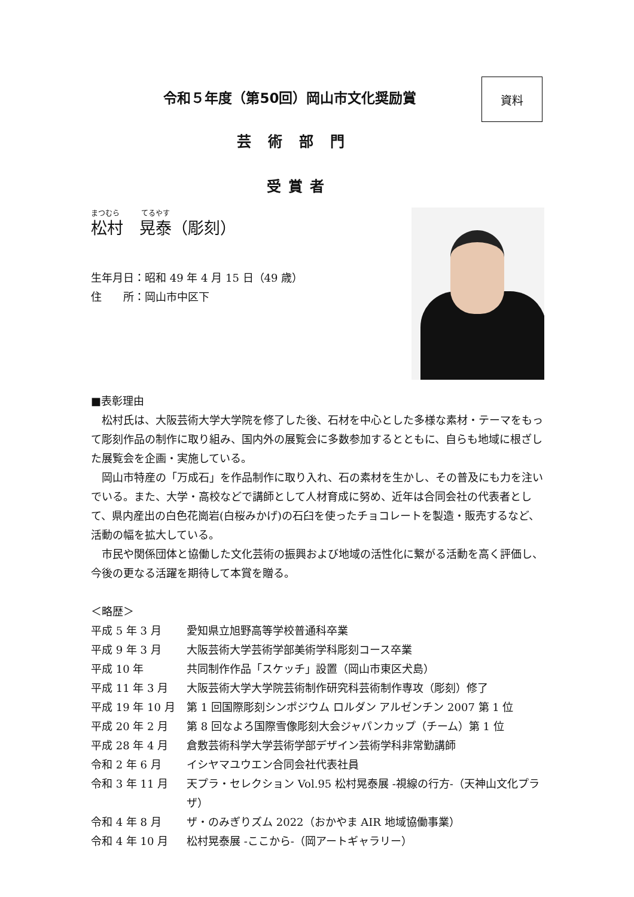資料
令和５年度（第50回）岡山市文化奨励賞
芸術部門
受賞者
まつむら　　　てるやす
松村　晃泰（彫刻）
生年月日：昭和 49 年 4 月 15 日（49 歳）
住　　所：岡山市中区下
■表彰理由
松村氏は、大阪芸術大学大学院を修了した後、石材を中心とした多様な素材・テーマをもって彫刻作品の制作に取り組み、国内外の展覧会に多数参加するとともに、自らも地域に根ざした展覧会を企画・実施している。
岡山市特産の「万成石」を作品制作に取り入れ、石の素材を生かし、その普及にも力を注いでいる。また、大学・高校などで講師として人材育成に努め、近年は合同会社の代表者として、県内産出の白色花崗岩(白桜みかげ)の石臼を使ったチョコレートを製造・販売するなど、活動の幅を拡大している。
市民や関係団体と協働した文化芸術の振興および地域の活性化に繋がる活動を高く評価し、今後の更なる活躍を期待して本賞を贈る。
＜略歴＞
| 平成 5 年 3 月 | 愛知県立旭野高等学校普通科卒業 |
| 平成 9 年 3 月 | 大阪芸術大学芸術学部美術学科彫刻コース卒業 |
| 平成 10 年 | 共同制作作品「スケッチ」設置（岡山市東区犬島） |
| 平成 11 年 3 月 | 大阪芸術大学大学院芸術制作研究科芸術制作専攻（彫刻）修了 |
| 平成 19 年 10 月 | 第 1 回国際彫刻シンポジウム ロルダン アルゼンチン 2007 第 1 位 |
| 平成 20 年 2 月 | 第 8 回なよろ国際雪像彫刻大会ジャパンカップ（チーム）第 1 位 |
| 平成 28 年 4 月 | 倉敷芸術科学大学芸術学部デザイン芸術学科非常勤講師 |
| 令和 2 年 6 月 | イシヤマユウエン合同会社代表社員 |
| 令和 3 年 11 月 | 天プラ・セレクション Vol.95 松村晃泰展 -視線の行方-（天神山文化プラザ） |
| 令和 4 年 8 月 | ザ・のみぎりズム 2022（おかやま AIR 地域協働事業） |
| 令和 4 年 10 月 | 松村晃泰展 -ここから-（岡アートギャラリー） |